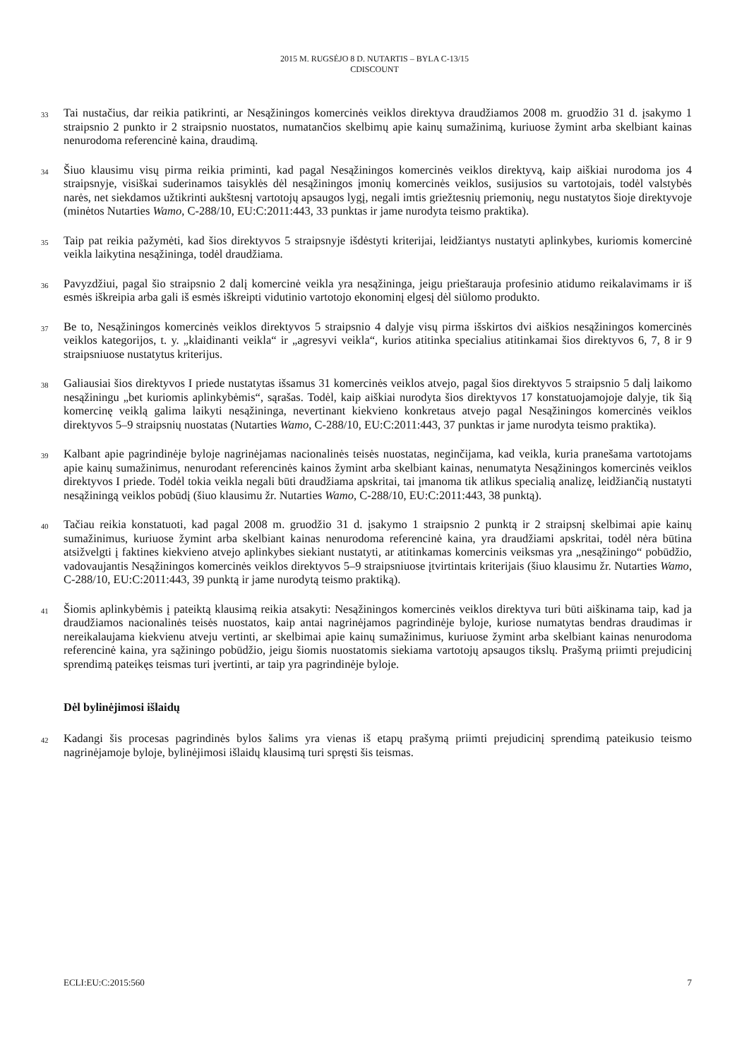2015 M. RUGSĖJO 8 D. NUTARTIS – BYLA C-13/15
CDISCOUNT
33
Tai nustačius, dar reikia patikrinti, ar Nesąžiningos komercinės veiklos direktyva draudžiamos 2008 m. gruodžio 31 d. įsakymo 1 straipsnio 2 punkto ir 2 straipsnio nuostatos, numatančios skelbimų apie kainų sumažinimą, kuriuose žymint arba skelbiant kainas nenurodoma referencinė kaina, draudimą.
34
Šiuo klausimu visų pirma reikia priminti, kad pagal Nesąžiningos komercinės veiklos direktyvą, kaip aiškiai nurodoma jos 4 straipsnyje, visiškai suderinamos taisyklės dėl nesąžiningos įmonių komercinės veiklos, susijusios su vartotojais, todėl valstybės narės, net siekdamos užtikrinti aukštesnį vartotojų apsaugos lygį, negali imtis griežtesnių priemonių, negu nustatytos šioje direktyvoje (minėtos Nutarties Wamo, C-288/10, EU:C:2011:443, 33 punktas ir jame nurodyta teismo praktika).
35
Taip pat reikia pažymėti, kad šios direktyvos 5 straipsnyje išdėstyti kriterijai, leidžiantys nustatyti aplinkybes, kuriomis komercinė veikla laikytina nesąžininga, todėl draudžiama.
36
Pavyzdžiui, pagal šio straipsnio 2 dalį komercinė veikla yra nesąžininga, jeigu prieštarauja profesinio atidumo reikalavimams ir iš esmės iškreipia arba gali iš esmės iškreipti vidutinio vartotojo ekonominį elgesį dėl siūlomo produkto.
37
Be to, Nesąžiningos komercinės veiklos direktyvos 5 straipsnio 4 dalyje visų pirma išskirtos dvi aiškios nesąžiningos komercinės veiklos kategorijos, t. y. „klaidinanti veikla“ ir „agresyvi veikla“, kurios atitinka specialius atitinkamai šios direktyvos 6, 7, 8 ir 9 straipsniuose nustatytus kriterijus.
38
Galiausiai šios direktyvos I priede nustatytas išsamus 31 komercinės veiklos atvejo, pagal šios direktyvos 5 straipsnio 5 dalį laikomo nesąžiningu „bet kuriomis aplinkybėmis“, sąrašas. Todėl, kaip aiškiai nurodyta šios direktyvos 17 konstatuojamojoje dalyje, tik šią komercinę veiklą galima laikyti nesąžininga, nevertinant kiekvieno konkretaus atvejo pagal Nesąžiningos komercinės veiklos direktyvos 5–9 straipsnių nuostatas (Nutarties Wamo, C-288/10, EU:C:2011:443, 37 punktas ir jame nurodyta teismo praktika).
39
Kalbant apie pagrindinėje byloje nagrinėjamas nacionalinės teisės nuostatas, neginčijama, kad veikla, kuria pranešama vartotojams apie kainų sumažinimus, nenurodant referencinės kainos žymint arba skelbiant kainas, nenumatyta Nesąžiningos komercinės veiklos direktyvos I priede. Todėl tokia veikla negali būti draudžiama apskritai, tai įmanoma tik atlikus specialią analizę, leidžiančią nustatyti nesąžiningą veiklos pobūdį (šiuo klausimu žr. Nutarties Wamo, C-288/10, EU:C:2011:443, 38 punktą).
40
Tačiau reikia konstatuoti, kad pagal 2008 m. gruodžio 31 d. įsakymo 1 straipsnio 2 punktą ir 2 straipsnį skelbimai apie kainų sumažinimus, kuriuose žymint arba skelbiant kainas nenurodoma referencinė kaina, yra draudžiami apskritai, todėl nėra būtina atsižvelgti į faktines kiekvieno atvejo aplinkybes siekiant nustatyti, ar atitinkamas komercinis veiksmas yra „nesąžiningo“ pobūdžio, vadovaujantis Nesąžiningos komercinės veiklos direktyvos 5–9 straipsniuose įtvirtintais kriterijais (šiuo klausimu žr. Nutarties Wamo, C-288/10, EU:C:2011:443, 39 punktą ir jame nurodytą teismo praktiką).
41
Šiomis aplinkybėmis į pateiktą klausimą reikia atsakyti: Nesąžiningos komercinės veiklos direktyva turi būti aiškinama taip, kad ja draudžiamos nacionalinės teisės nuostatos, kaip antai nagrinėjamos pagrindinėje byloje, kuriose numatytas bendras draudimas ir nereikalaujama kiekvienu atveju vertinti, ar skelbimai apie kainų sumažinimus, kuriuose žymint arba skelbiant kainas nenurodoma referencinė kaina, yra sąžiningo pobūdžio, jeigu šiomis nuostatomis siekiama vartotojų apsaugos tikslų. Prašymą priimti prejudicinį sprendimą pateikęs teismas turi įvertinti, ar taip yra pagrindinėje byloje.
Dėl bylinėjimosi išlaidų
42
Kadangi šis procesas pagrindinės bylos šalims yra vienas iš etapų prašymą priimti prejudicinį sprendimą pateikusio teismo nagrinėjamoje byloje, bylinėjimosi išlaidų klausimą turi spręsti šis teismas.
ECLI:EU:C:2015:560 7